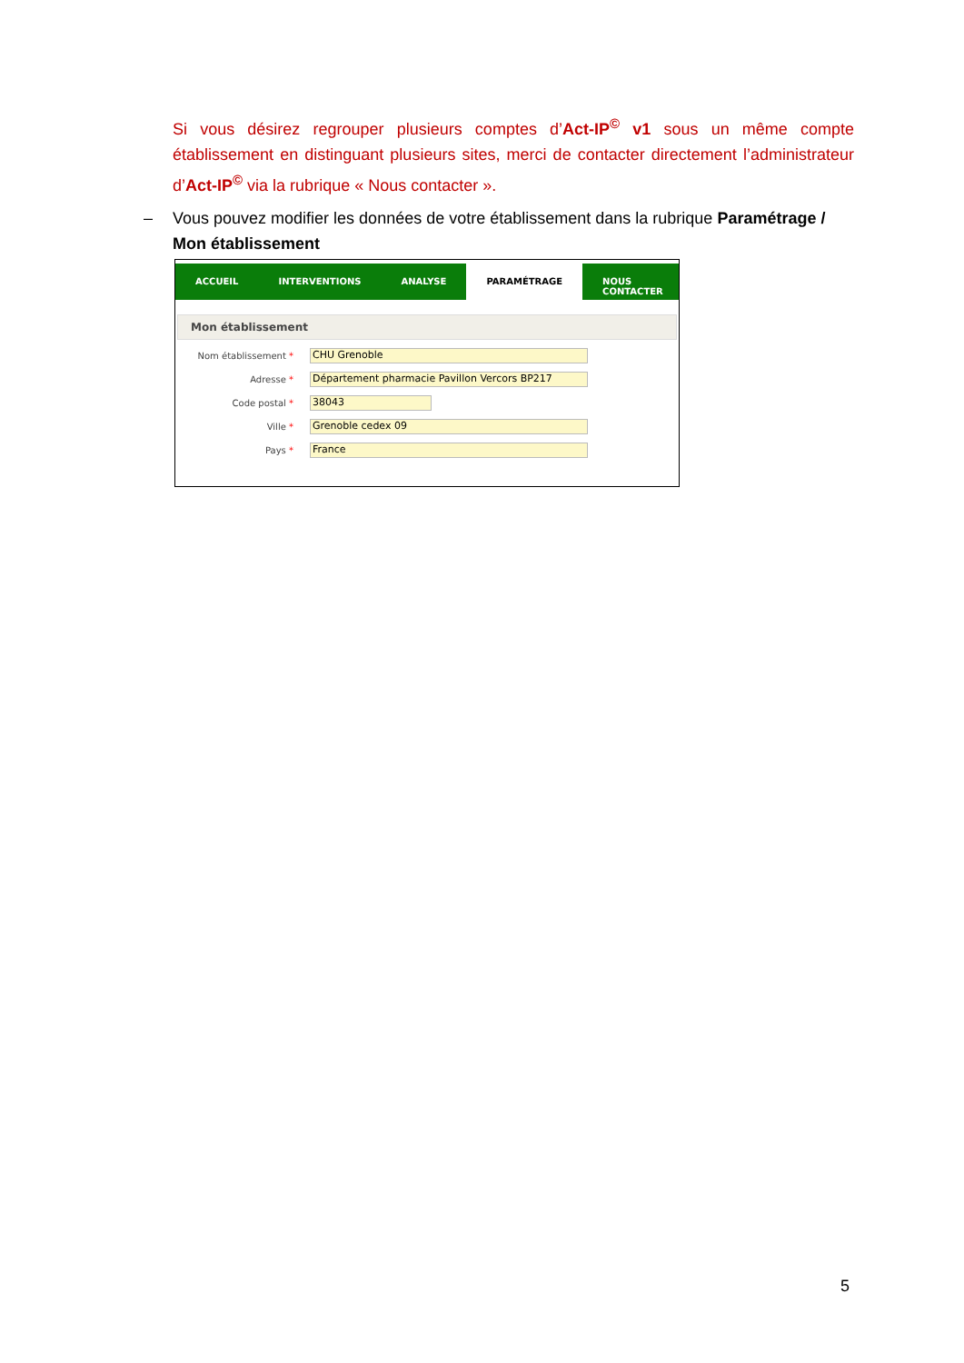Si vous désirez regrouper plusieurs comptes d’Act-IP<sup>©</sup> v1 sous un même compte établissement en distinguant plusieurs sites, merci de contacter directement l’administrateur d’Act-IP<sup>©</sup> via la rubrique « Nous contacter ».
– Vous pouvez modifier les données de votre établissement dans la rubrique Paramétrage /
Mon établissement
ACCUEIL INTERVENTIONS ANALYSE PARAMÉTRAGE NOUS CONTACTER
Mon établissement
Nom établissement *
CHU Grenoble
Adresse *
Département pharmacie Pavillon Vercors BP217
Code postal *
38043
Ville *
Grenoble cedex 09
Pays *
France
5